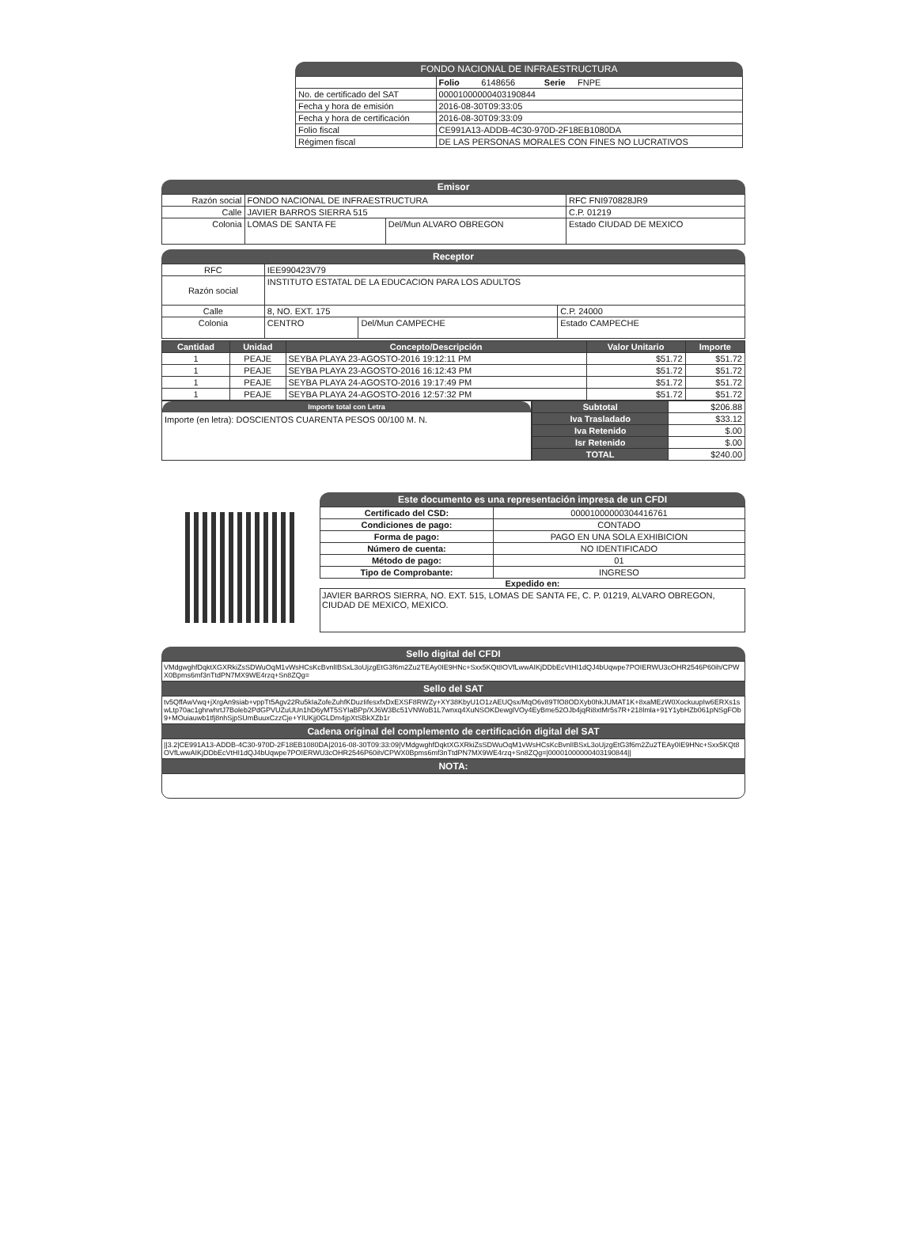FONDO NACIONAL DE INFRAESTRUCTURA
| | Folio 6148656 Serie FNPE |
| No. de certificado del SAT | 00001000000403190844 |
| Fecha y hora de emisión | 2016-08-30T09:33:05 |
| Fecha y hora de certificación | 2016-08-30T09:33:09 |
| Folio fiscal | CE991A13-ADDB-4C30-970D-2F18EB1080DA |
| Régimen fiscal | DE LAS PERSONAS MORALES CON FINES NO LUCRATIVOS |
Emisor
| Razón social | FONDO NACIONAL DE INFRAESTRUCTURA | | RFC FNI970828JR9 |
| Calle | JAVIER BARROS SIERRA 515 | | C.P. 01219 |
| Colonia | LOMAS DE SANTA FE | Del/Mun ALVARO OBREGON | Estado CIUDAD DE MEXICO |
Receptor
| RFC | IEE990423V79 | | |
| Razón social | INSTITUTO ESTATAL DE LA EDUCACION PARA LOS ADULTOS | | |
| Calle | 8, NO. EXT. 175 | | C.P. 24000 |
| Colonia | CENTRO | Del/Mun CAMPECHE | Estado CAMPECHE |
| Cantidad | Unidad | Concepto/Descripción | Valor Unitario | Importe |
| --- | --- | --- | --- | --- |
| 1 | PEAJE | SEYBA PLAYA 23-AGOSTO-2016 19:12:11 PM | $51.72 | $51.72 |
| 1 | PEAJE | SEYBA PLAYA 23-AGOSTO-2016 16:12:43 PM | $51.72 | $51.72 |
| 1 | PEAJE | SEYBA PLAYA 24-AGOSTO-2016 19:17:49 PM | $51.72 | $51.72 |
| 1 | PEAJE | SEYBA PLAYA 24-AGOSTO-2016 12:57:32 PM | $51.72 | $51.72 |
Importe total con Letra
Importe (en letra): DOSCIENTOS CUARENTA PESOS 00/100 M. N.
| Subtotal | $206.88 |
| Iva Trasladado | $33.12 |
| Iva Retenido | $.00 |
| Isr Retenido | $.00 |
| TOTAL | $240.00 |
Este documento es una representación impresa de un CFDI
| Certificado del CSD: | 00001000000304416761 |
| Condiciones de pago: | CONTADO |
| Forma de pago: | PAGO EN UNA SOLA EXHIBICION |
| Número de cuenta: | NO IDENTIFICADO |
| Método de pago: | 01 |
| Tipo de Comprobante: | INGRESO |
Expedido en:
JAVIER BARROS SIERRA, NO. EXT. 515, LOMAS DE SANTA FE, C. P. 01219, ALVARO OBREGON, CIUDAD DE MEXICO, MEXICO.
Sello digital del CFDI
VMdgwghfDqktXGXRkiZsSDWuOqM1vWsHCsKcBvnlIBSxL3oUjzgEtG3f6m2Zu2TEAy0IE9HNc+Sxx5KQt8OVfLwwAIKjDDbEcVtHI1dQJ4bUqwpe7POIERWU3cOHR2546P60ih/CPWX0Bpms6mf3nTtdPN7MX9WE4rzq+Sn8ZQg=
Sello del SAT
tv5QffAwVwq+jXrgAn9siab+vppTt5Agv22Ru5kIaZofeZuhfKDuzIifesxfxDxEXSF8RWZy+XY38KbyU1O1zAEUQsx/MqO6v89TfO8ODXyb0hkJUMAT1K+8xaMEzW0XockuupIw6ERXs1swLtp70ac1ghrwhrtJ7Boleb2PdGPVUZuUUn1hD6yMT5SYIaBPp/XJ6W3Bc51VNWoB1L7wnxq4XuNSOKDewglVOy4EyBme52OJb4jqRi8xtMr5s7R+218lmla+91Y1ybHZb061pNSgFOb9+MOuiauwb1tfj8nhSjpSUmBuuxCzzCje+YIUKjj0GLDm4jpXtSBkXZb1r
Cadena original del complemento de certificación digital del SAT
||3.2|CE991A13-ADDB-4C30-970D-2F18EB1080DA|2016-08-30T09:33:09|VMdgwghfDqktXGXRkiZsSDWuOqM1vWsHCsKcBvnlIBSxL3oUjzgEtG3f6m2Zu2TEAy0IE9HNc+Sxx5KQt8OVfLwwAIKjDDbEcVtHI1dQJ4bUqwpe7POIERWU3cOHR2546P60ih/CPWX0Bpms6mf3nTtdPN7MX9WE4rzq+Sn8ZQg=|00001000000403190844||
NOTA: